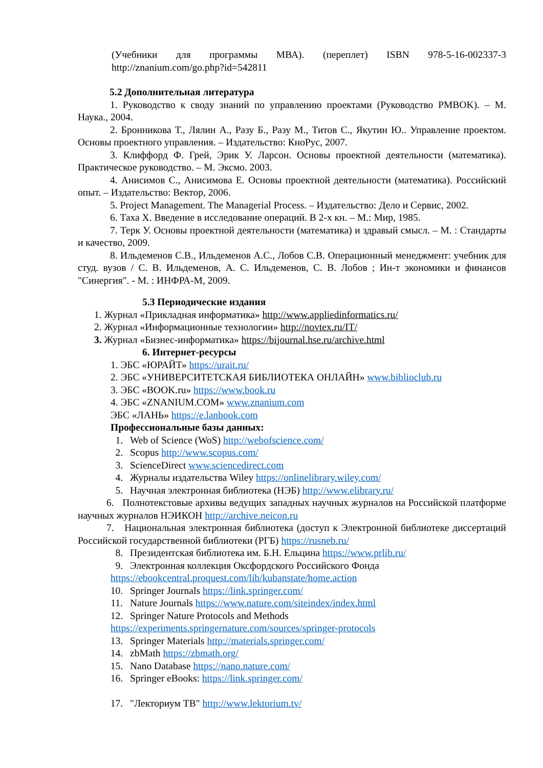(Учебники для программы МВА). (переплет) ISBN 978-5-16-002337-3 http://znanium.com/go.php?id=542811
5.2 Дополнительная литература
1. Руководство к своду знаний по управлению проектами (Руководство PMBOK). – М. Наука., 2004.
2. Бронникова Т., Лялин А., Разу Б., Разу М., Титов С., Якутин Ю.. Управление проектом. Основы проектного управления. – Издательство: КноРус, 2007.
3. Клиффорд Ф. Грей, Эрик У. Ларсон. Основы проектной деятельности (математика). Практическое руководство. – М. Эксмо. 2003.
4. Анисимов С., Анисимова Е. Основы проектной деятельности (математика). Российский опыт. – Издательство: Вектор, 2006.
5. Project Management. The Managerial Process. – Издательство: Дело и Сервис, 2002.
6. Таха Х. Введение в исследование операций. В 2-х кн. – М.: Мир, 1985.
7. Терк У. Основы проектной деятельности (математика) и здравый смысл. – М. : Стандарты и качество, 2009.
8. Ильдеменов С.В., Ильдеменов А.С., Лобов С.В. Операционный менеджмент: учебник для студ. вузов / С. В. Ильдеменов, А. С. Ильдеменов, С. В. Лобов ; Ин-т экономики и финансов "Синергия". - М. : ИНФРА-М, 2009.
5.3 Периодические издания
1. Журнал «Прикладная информатика» http://www.appliedinformatics.ru/
2. Журнал «Информационные технологии» http://novtex.ru/IT/
3. Журнал «Бизнес-информатика» https://bijournal.hse.ru/archive.html
6. Интернет-ресурсы
1. ЭБС «ЮРАЙТ» https://urait.ru/
2. ЭБС «УНИВЕРСИТЕТСКАЯ БИБЛИОТЕКА ОНЛАЙН» www.biblioclub.ru
3. ЭБС «BOOK.ru» https://www.book.ru
4. ЭБС «ZNANIUM.COM» www.znanium.com
ЭБС «ЛАНЬ» https://e.lanbook.com
Профессиональные базы данных:
1. Web of Science (WoS) http://webofscience.com/
2. Scopus http://www.scopus.com/
3. ScienceDirect www.sciencedirect.com
4. Журналы издательства Wiley https://onlinelibrary.wiley.com/
5. Научная электронная библиотека (НЭБ) http://www.elibrary.ru/
6. Полнотекстовые архивы ведущих западных научных журналов на Российской платформе научных журналов НЭИКОН http://archive.neicon.ru
7. Национальная электронная библиотека (доступ к Электронной библиотеке диссертаций Российской государственной библиотеки (РГБ) https://rusneb.ru/
8. Президентская библиотека им. Б.Н. Ельцина https://www.prlib.ru/
9. Электронная коллекция Оксфордского Российского Фонда
https://ebookcentral.proquest.com/lib/kubanstate/home.action
10. Springer Journals https://link.springer.com/
11. Nature Journals https://www.nature.com/siteindex/index.html
12. Springer Nature Protocols and Methods
https://experiments.springernature.com/sources/springer-protocols
13. Springer Materials http://materials.springer.com/
14. zbMath https://zbmath.org/
15. Nano Database https://nano.nature.com/
16. Springer eBooks: https://link.springer.com/
17. "Лекториум ТВ" http://www.lektorium.tv/